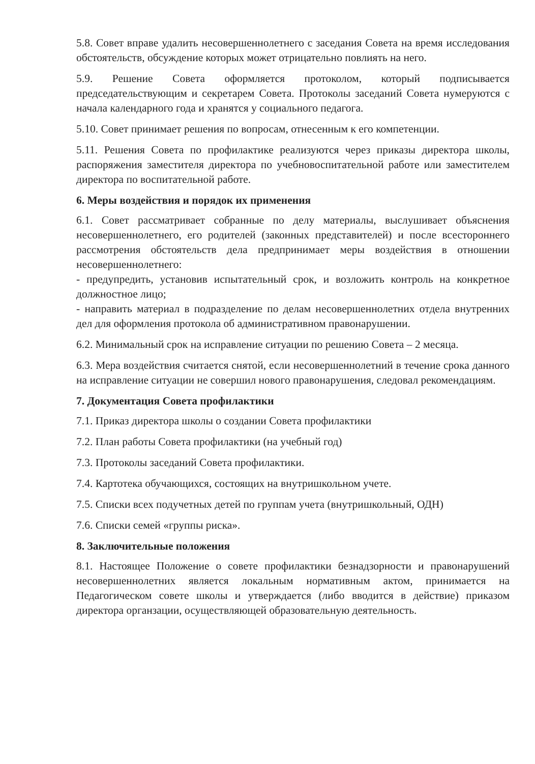5.8. Совет вправе удалить несовершеннолетнего с заседания Совета на время исследования обстоятельств, обсуждение которых может отрицательно повлиять на него.
5.9. Решение Совета оформляется протоколом, который подписывается председательствующим и секретарем Совета. Протоколы заседаний Совета нумеруются с начала календарного года и хранятся у социального педагога.
5.10. Совет принимает решения по вопросам, отнесенным к его компетенции.
5.11. Решения Совета по профилактике реализуются через приказы директора школы, распоряжения заместителя директора по учебновоспитательной работе или заместителем директора по воспитательной работе.
6. Меры воздействия и порядок их применения
6.1. Совет рассматривает собранные по делу материалы, выслушивает объяснения несовершеннолетнего, его родителей (законных представителей) и после всестороннего рассмотрения обстоятельств дела предпринимает меры воздействия в отношении несовершеннолетнего:
- предупредить, установив испытательный срок, и возложить контроль на конкретное должностное лицо;
- направить материал в подразделение по делам несовершеннолетних отдела внутренних дел для оформления протокола об административном правонарушении.
6.2. Минимальный срок на исправление ситуации по решению Совета – 2 месяца.
6.3. Мера воздействия считается снятой, если несовершеннолетний в течение срока данного на исправление ситуации не совершил нового правонарушения, следовал рекомендациям.
7. Документация Совета профилактики
7.1. Приказ директора школы о создании Совета профилактики
7.2. План работы Совета профилактики (на учебный год)
7.3. Протоколы заседаний Совета профилактики.
7.4. Картотека обучающихся, состоящих на внутришкольном учете.
7.5. Списки всех подучетных детей по группам учета (внутришкольный, ОДН)
7.6. Списки семей «группы риска».
8. Заключительные положения
8.1. Настоящее Положение о совете профилактики безнадзорности и правонарушений несовершеннолетних является локальным нормативным актом, принимается на Педагогическом совете школы и утверждается (либо вводится в действие) приказом директора органзации, осуществляющей образовательную деятельность.